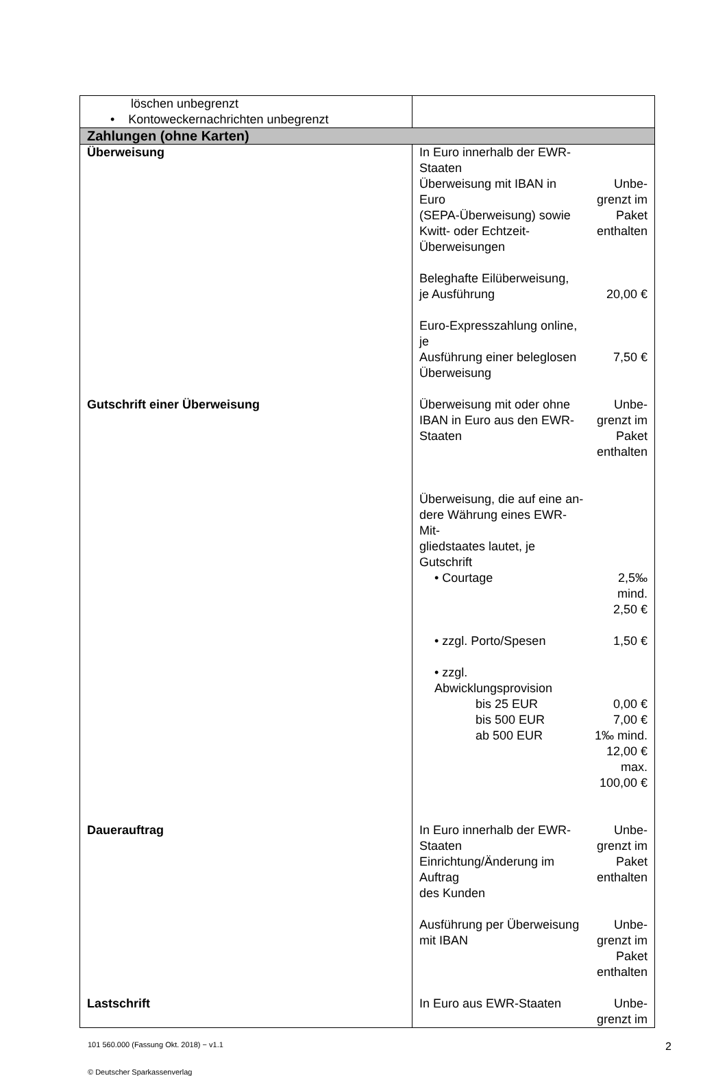| löschen unbegrenzt • Kontoweckernachrichten unbegrenzt | |
| Zahlungen (ohne Karten) | |
| Überweisung | / In Euro innerhalb der EWR- Staaten / / / Überweisung mit IBAN in Euro (SEPA-Überweisung) sowie Kwitt- oder Echtzeit- Überweisungen / Unbe- grenzt im Paket enthalten / / Beleghafte Eilüberweisung, je Ausführung / 20,00 € / / Euro-Expresszahlung online, je Ausführung einer beleglosen Überweisung / 7,50 € / |
| Gutschrift einer Überweisung | / Überweisung mit oder ohne IBAN in Euro aus den EWR- Staaten / Unbe- grenzt im Paket enthalten / / Überweisung, die auf eine an- dere Währung eines EWR-Mit- gliedstaates lautet, je Gutschrift / / / • Courtage / 2,5‰ mind. 2,50 € / / • zzgl. Porto/Spesen / 1,50 € / / • zzgl. Abwicklungsprovision / / / bis 25 EUR / 0,00 € / / bis 500 EUR / 7,00 € / / ab 500 EUR / 1‰ mind. 12,00 € max. 100,00 € / |
| Dauerauftrag | / In Euro innerhalb der EWR- Staaten Einrichtung/Änderung im Auftrag des Kunden / Unbe- grenzt im Paket enthalten / / Ausführung per Überweisung mit IBAN / Unbe- grenzt im Paket enthalten / |
| Lastschrift | / In Euro aus EWR-Staaten / Unbe- grenzt im / |
101 560.000 (Fassung Okt. 2018) − v1.1 2
© Deutscher Sparkassenverlag